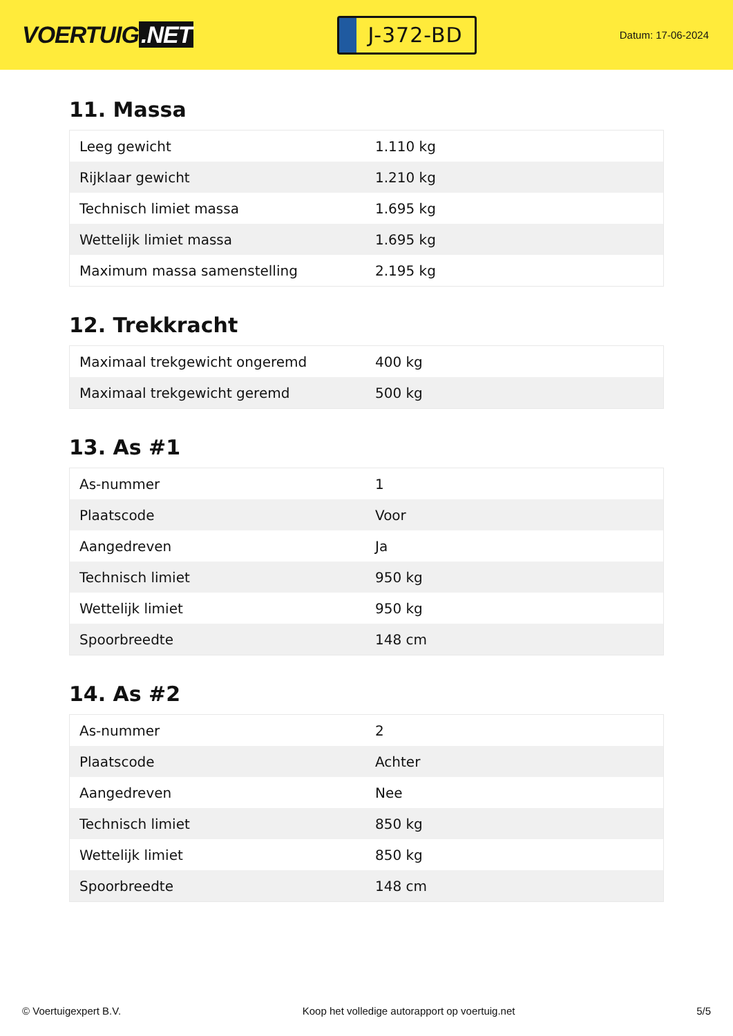VOERTUIG.NET
J-372-BD
Datum: 17-06-2024
11. Massa
| Leeg gewicht | 1.110 kg |
| Rijklaar gewicht | 1.210 kg |
| Technisch limiet massa | 1.695 kg |
| Wettelijk limiet massa | 1.695 kg |
| Maximum massa samenstelling | 2.195 kg |
12. Trekkracht
| Maximaal trekgewicht ongeremd | 400 kg |
| Maximaal trekgewicht geremd | 500 kg |
13. As #1
| As-nummer | 1 |
| Plaatscode | Voor |
| Aangedreven | Ja |
| Technisch limiet | 950 kg |
| Wettelijk limiet | 950 kg |
| Spoorbreedte | 148 cm |
14. As #2
| As-nummer | 2 |
| Plaatscode | Achter |
| Aangedreven | Nee |
| Technisch limiet | 850 kg |
| Wettelijk limiet | 850 kg |
| Spoorbreedte | 148 cm |
© Voertuigexpert B.V. Koop het volledige autorapport op voertuig.net 5/5